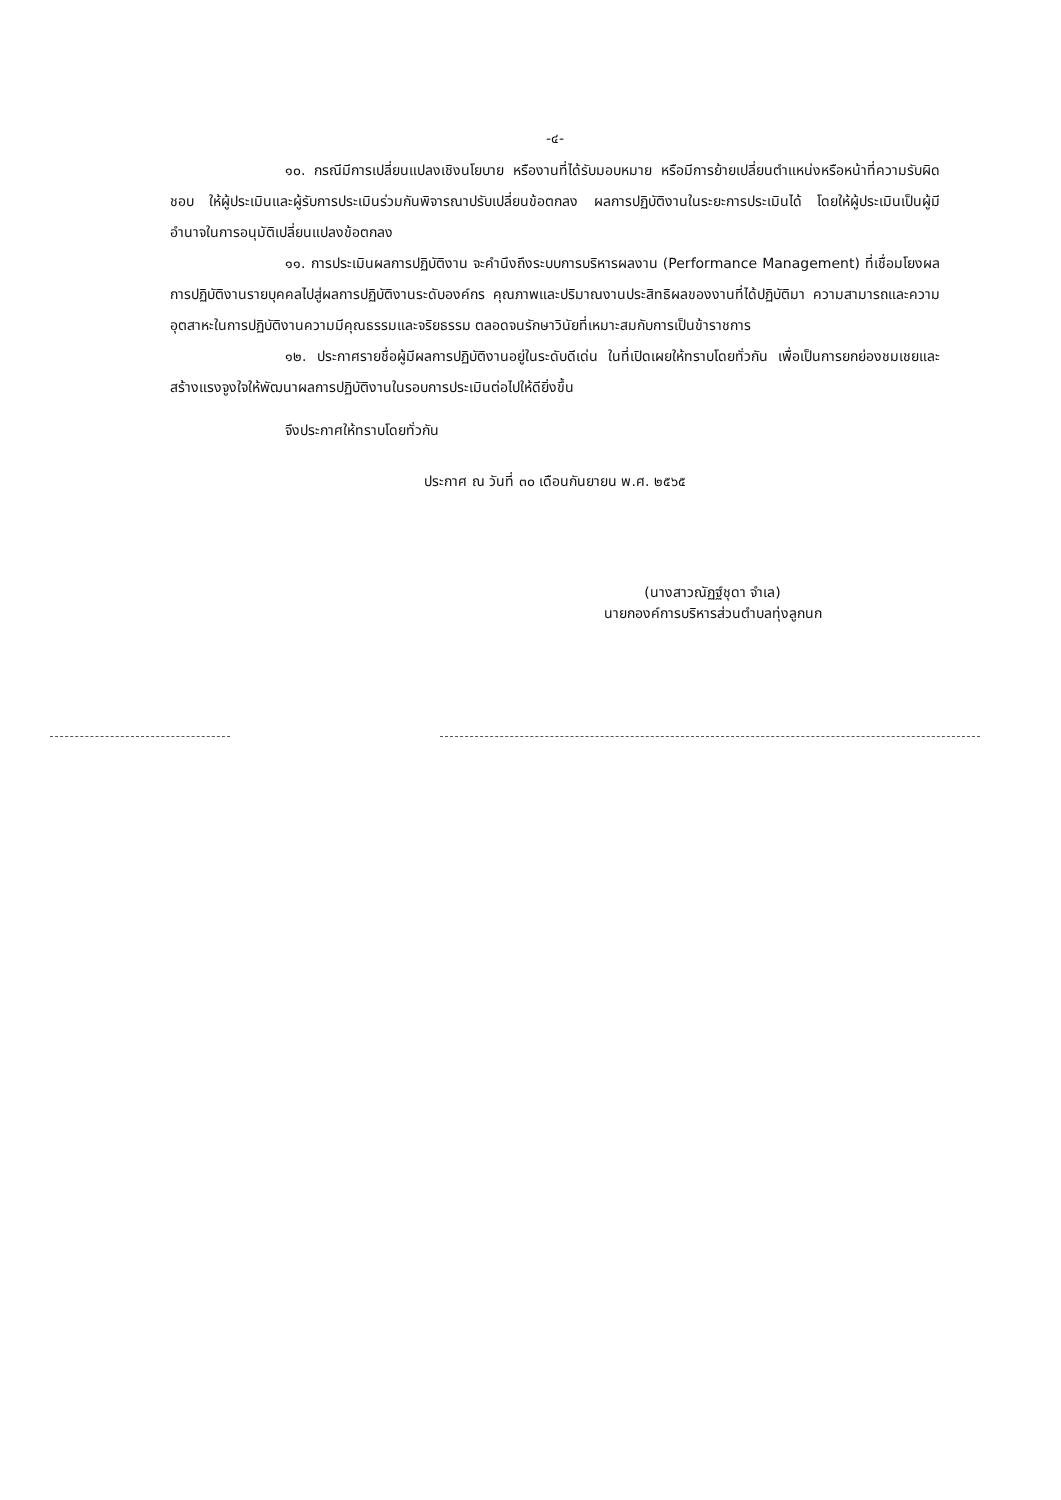-๔-
๑๐. กรณีมีการเปลี่ยนแปลงเชิงนโยบาย หรืองานที่ได้รับมอบหมาย หรือมีการย้ายเปลี่ยนตำแหน่งหรือหน้าที่ความรับผิดชอบ ให้ผู้ประเมินและผู้รับการประเมินร่วมกันพิจารณาปรับเปลี่ยนข้อตกลง ผลการปฏิบัติงานในระยะการประเมินได้ โดยให้ผู้ประเมินเป็นผู้มีอำนาจในการอนุมัติเปลี่ยนแปลงข้อตกลง
๑๑. การประเมินผลการปฏิบัติงาน จะคำนึงถึงระบบการบริหารผลงาน (Performance Management) ที่เชื่อมโยงผลการปฏิบัติงานรายบุคคลไปสู่ผลการปฏิบัติงานระดับองค์กร คุณภาพและปริมาณงานประสิทธิผลของงานที่ได้ปฏิบัติมา ความสามารถและความอุตสาหะในการปฏิบัติงานความมีคุณธรรมและจริยธรรม ตลอดจนรักษาวินัยที่เหมาะสมกับการเป็นข้าราชการ
๑๒. ประกาศรายชื่อผู้มีผลการปฏิบัติงานอยู่ในระดับดีเด่น ในที่เปิดเผยให้ทราบโดยทั่วกัน เพื่อเป็นการยกย่องชมเชยและสร้างแรงจูงใจให้พัฒนาผลการปฏิบัติงานในรอบการประเมินต่อไปให้ดียิ่งขึ้น
จึงประกาศให้ทราบโดยทั่วกัน
ประกาศ ณ วันที่ ๓๐ เดือนกันยายน พ.ศ. ๒๕๖๕
(นางสาวณัฏฐ์ชุดา จำเล)
นายกองค์การบริหารส่วนตำบลทุ่งลูกนก